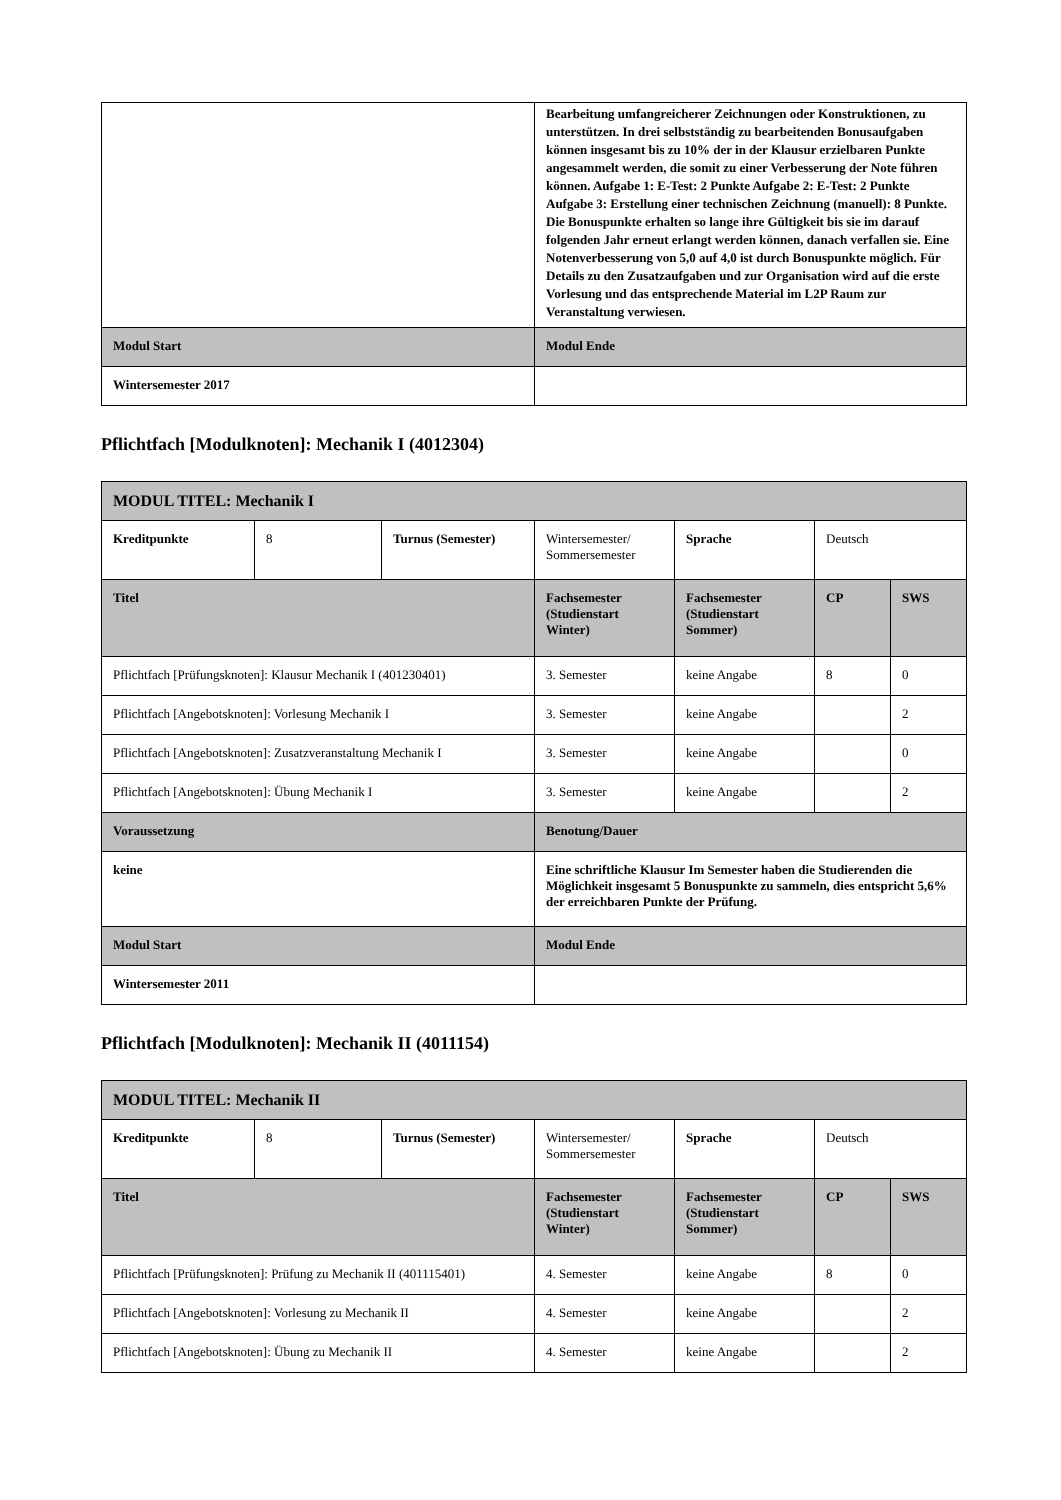| | Bearbeitung umfangreicherer Zeichnungen oder Konstruktionen, zu unterstützen. In drei selbstständig zu bearbeitenden Bonusaufgaben können insgesamt bis zu 10% der in der Klausur erzielbaren Punkte angesammelt werden, die somit zu einer Verbesserung der Note führen können. Aufgabe 1: E-Test: 2 Punkte Aufgabe 2: E-Test: 2 Punkte Aufgabe 3: Erstellung einer technischen Zeichnung (manuell): 8 Punkte. Die Bonuspunkte erhalten so lange ihre Gültigkeit bis sie im darauf folgenden Jahr erneut erlangt werden können, danach verfallen sie. Eine Notenverbesserung von 5,0 auf 4,0 ist durch Bonuspunkte möglich. Für Details zu den Zusatzaufgaben und zur Organisation wird auf die erste Vorlesung und das entsprechende Material im L2P Raum zur Veranstaltung verwiesen. |
| Modul Start | Modul Ende |
| Wintersemester 2017 | |
Pflichtfach [Modulknoten]: Mechanik I (4012304)
| MODUL TITEL: Mechanik I | | | | | | |
| Kreditpunkte | 8 | Turnus (Semester) | Wintersemester/ Sommersemester | Sprache | Deutsch | |
| Titel | | | Fachsemester (Studienstart Winter) | Fachsemester (Studienstart Sommer) | CP | SWS |
| Pflichtfach [Prüfungsknoten]: Klausur Mechanik I (401230401) | | | 3. Semester | keine Angabe | 8 | 0 |
| Pflichtfach [Angebotsknoten]: Vorlesung Mechanik I | | | 3. Semester | keine Angabe | | 2 |
| Pflichtfach [Angebotsknoten]: Zusatzveranstaltung Mechanik I | | | 3. Semester | keine Angabe | | 0 |
| Pflichtfach [Angebotsknoten]: Übung Mechanik I | | | 3. Semester | keine Angabe | | 2 |
| Voraussetzung | | | Benotung/Dauer | | | |
| keine | | | Eine schriftliche Klausur Im Semester haben die Studierenden die Möglichkeit insgesamt 5 Bonuspunkte zu sammeln, dies entspricht 5,6% der erreichbaren Punkte der Prüfung. | | | |
| Modul Start | | | Modul Ende | | | |
| Wintersemester 2011 | | | | | | |
Pflichtfach [Modulknoten]: Mechanik II (4011154)
| MODUL TITEL: Mechanik II | | | | | | |
| Kreditpunkte | 8 | Turnus (Semester) | Wintersemester/ Sommersemester | Sprache | Deutsch | |
| Titel | | | Fachsemester (Studienstart Winter) | Fachsemester (Studienstart Sommer) | CP | SWS |
| Pflichtfach [Prüfungsknoten]: Prüfung zu Mechanik II (401115401) | | | 4. Semester | keine Angabe | 8 | 0 |
| Pflichtfach [Angebotsknoten]: Vorlesung zu Mechanik II | | | 4. Semester | keine Angabe | | 2 |
| Pflichtfach [Angebotsknoten]: Übung zu Mechanik II | | | 4. Semester | keine Angabe | | 2 |